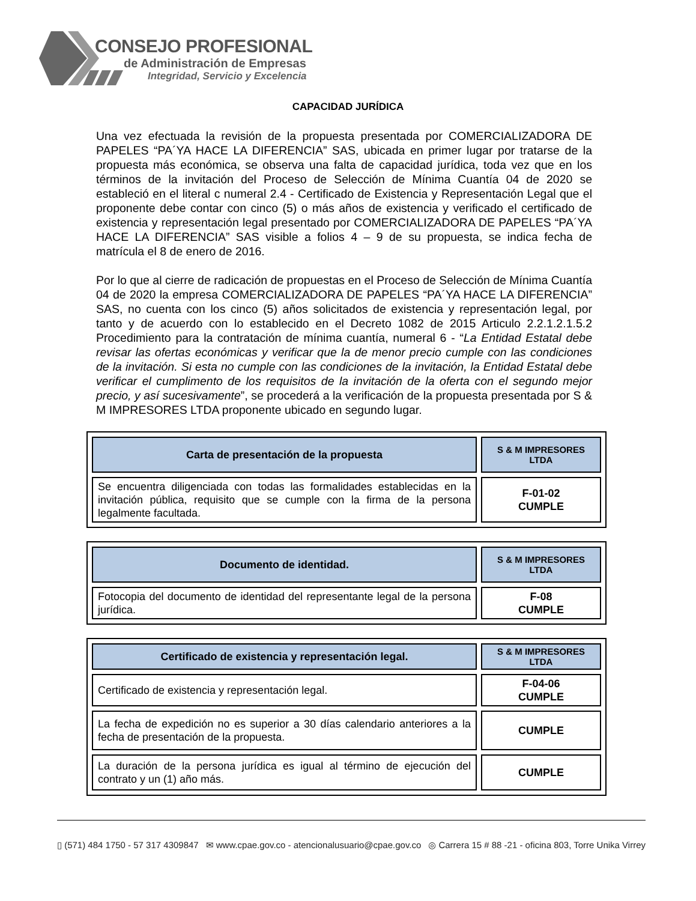CONSEJO PROFESIONAL
de Administración de Empresas
Integridad, Servicio y Excelencia
CAPACIDAD JURÍDICA
Una vez efectuada la revisión de la propuesta presentada por COMERCIALIZADORA DE PAPELES “PA´YA HACE LA DIFERENCIA” SAS, ubicada en primer lugar por tratarse de la propuesta más económica, se observa una falta de capacidad jurídica, toda vez que en los términos de la invitación del Proceso de Selección de Mínima Cuantía 04 de 2020 se estableció en el literal c numeral 2.4 - Certificado de Existencia y Representación Legal que el proponente debe contar con cinco (5) o más años de existencia y verificado el certificado de existencia y representación legal presentado por COMERCIALIZADORA DE PAPELES “PA´YA HACE LA DIFERENCIA” SAS visible a folios 4 – 9 de su propuesta, se indica fecha de matrícula el 8 de enero de 2016.
Por lo que al cierre de radicación de propuestas en el Proceso de Selección de Mínima Cuantía 04 de 2020 la empresa COMERCIALIZADORA DE PAPELES “PA´YA HACE LA DIFERENCIA” SAS, no cuenta con los cinco (5) años solicitados de existencia y representación legal, por tanto y de acuerdo con lo establecido en el Decreto 1082 de 2015 Articulo 2.2.1.2.1.5.2 Procedimiento para la contratación de mínima cuantía, numeral 6 - “La Entidad Estatal debe revisar las ofertas económicas y verificar que la de menor precio cumple con las condiciones de la invitación. Si esta no cumple con las condiciones de la invitación, la Entidad Estatal debe verificar el cumplimento de los requisitos de la invitación de la oferta con el segundo mejor precio, y así sucesivamente”, se procederá a la verificación de la propuesta presentada por S & M IMPRESORES LTDA proponente ubicado en segundo lugar.
| Carta de presentación de la propuesta | S & M IMPRESORES LTDA |
| Se encuentra diligenciada con todas las formalidades establecidas en la invitación pública, requisito que se cumple con la firma de la persona legalmente facultada. | F-01-02 CUMPLE |
| Documento de identidad. | S & M IMPRESORES LTDA |
| Fotocopia del documento de identidad del representante legal de la persona jurídica. | F-08 CUMPLE |
| Certificado de existencia y representación legal. | S & M IMPRESORES LTDA |
| Certificado de existencia y representación legal. | F-04-06 CUMPLE |
| La fecha de expedición no es superior a 30 días calendario anteriores a la fecha de presentación de la propuesta. | CUMPLE |
| La duración de la persona jurídica es igual al término de ejecución del contrato y un (1) año más. | CUMPLE |
▯ (571) 484 1750 - 57 317 4309847 ✉ www.cpae.gov.co - atencionalusuario@cpae.gov.co ◎ Carrera 15 # 88 -21 - oficina 803, Torre Unika Virrey